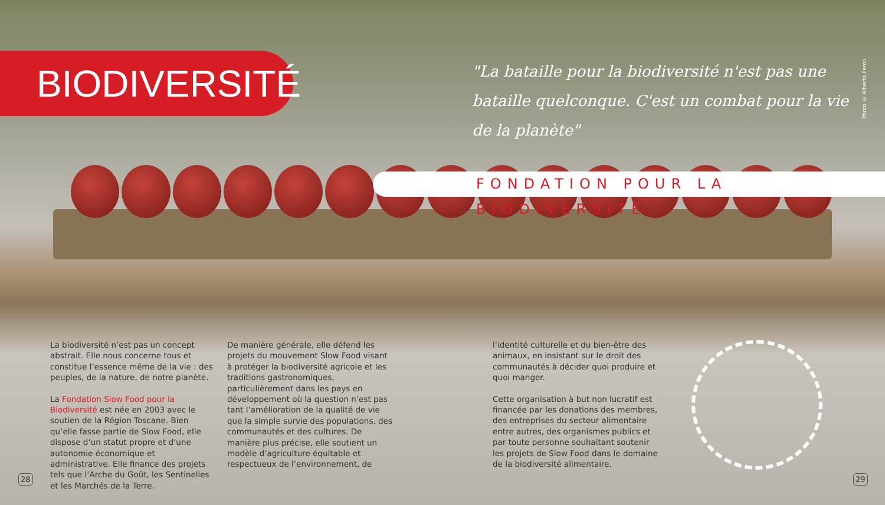BIODIVERSITÉ
"La bataille pour la biodiversité n'est pas une bataille quelconque. C'est un combat pour la vie de la planète"
Photo © Alberto Peroli
FONDATION POUR LA BIODIVERSITÉ
La biodiversité n’est pas un concept abstrait. Elle nous concerne tous et constitue l’essence même de la vie : des peuples, de la nature, de notre planète.
La Fondation Slow Food pour la Biodiversité est née en 2003 avec le soutien de la Région Toscane. Bien qu’elle fasse partie de Slow Food, elle dispose d’un statut propre et d’une autonomie économique et administrative. Elle finance des projets tels que l’Arche du Goût, les Sentinelles et les Marchés de la Terre.
De manière générale, elle défend les projets du mouvement Slow Food visant à protéger la biodiversité agricole et les traditions gastronomiques, particulièrement dans les pays en développement où la question n’est pas tant l’amélioration de la qualité de vie que la simple survie des populations, des communautés et des cultures. De manière plus précise, elle soutient un modèle d’agriculture équitable et respectueux de l’environnement, de
l’identité culturelle et du bien-être des animaux, en insistant sur le droit des communautés à décider quoi produire et quoi manger.
Cette organisation à but non lucratif est financée par les donations des membres, des entreprises du secteur alimentaire entre autres, des organismes publics et par toute personne souhaitant soutenir les projets de Slow Food dans le domaine de la biodiversité alimentaire.
28 29